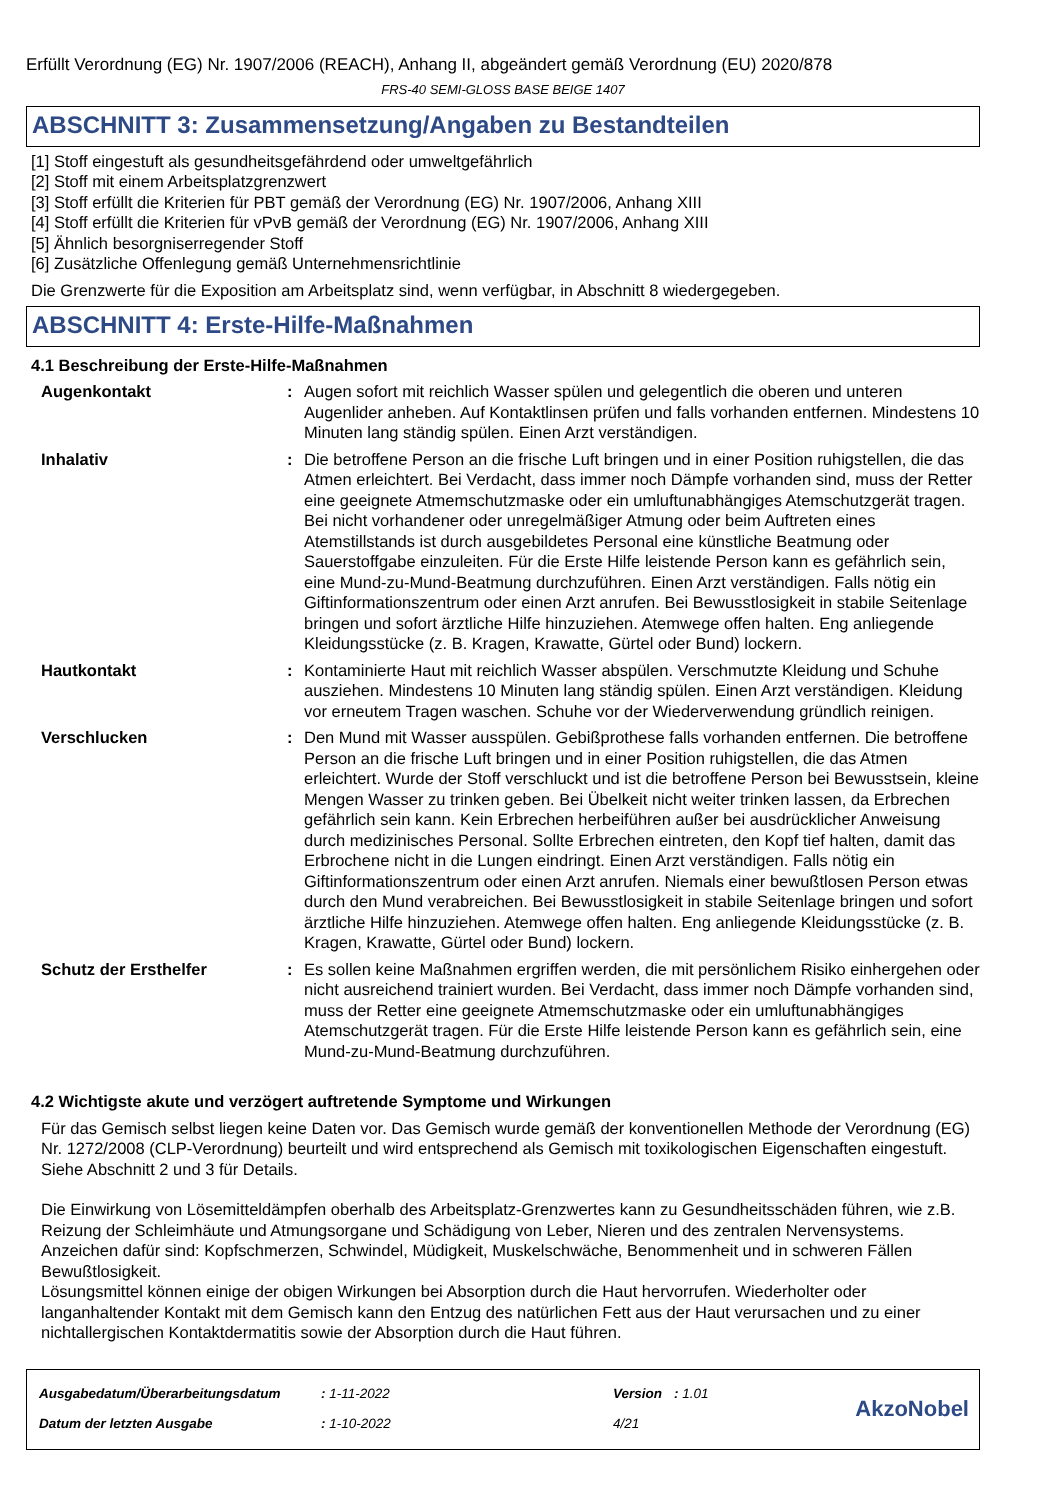Erfüllt Verordnung (EG) Nr. 1907/2006 (REACH), Anhang II, abgeändert gemäß Verordnung (EU) 2020/878
FRS-40 SEMI-GLOSS BASE BEIGE 1407
ABSCHNITT 3: Zusammensetzung/Angaben zu Bestandteilen
[1] Stoff eingestuft als gesundheitsgefährdend oder umweltgefährlich
[2] Stoff mit einem Arbeitsplatzgrenzwert
[3] Stoff erfüllt die Kriterien für PBT gemäß der Verordnung (EG) Nr. 1907/2006, Anhang XIII
[4] Stoff erfüllt die Kriterien für vPvB gemäß der Verordnung (EG) Nr. 1907/2006, Anhang XIII
[5] Ähnlich besorgniserregender Stoff
[6] Zusätzliche Offenlegung gemäß Unternehmensrichtlinie
Die Grenzwerte für die Exposition am Arbeitsplatz sind, wenn verfügbar, in Abschnitt 8 wiedergegeben.
ABSCHNITT 4: Erste-Hilfe-Maßnahmen
4.1 Beschreibung der Erste-Hilfe-Maßnahmen
Augenkontakt : Augen sofort mit reichlich Wasser spülen und gelegentlich die oberen und unteren Augenlider anheben. Auf Kontaktlinsen prüfen und falls vorhanden entfernen. Mindestens 10 Minuten lang ständig spülen. Einen Arzt verständigen.
Inhalativ : Die betroffene Person an die frische Luft bringen und in einer Position ruhigstellen, die das Atmen erleichtert. Bei Verdacht, dass immer noch Dämpfe vorhanden sind, muss der Retter eine geeignete Atmemschutzmaske oder ein umluftunabhängiges Atemschutzgerät tragen. Bei nicht vorhandener oder unregelmäßiger Atmung oder beim Auftreten eines Atemstillstands ist durch ausgebildetes Personal eine künstliche Beatmung oder Sauerstoffgabe einzuleiten. Für die Erste Hilfe leistende Person kann es gefährlich sein, eine Mund-zu-Mund-Beatmung durchzuführen. Einen Arzt verständigen. Falls nötig ein Giftinformationszentrum oder einen Arzt anrufen. Bei Bewusstlosigkeit in stabile Seitenlage bringen und sofort ärztliche Hilfe hinzuziehen. Atemwege offen halten. Eng anliegende Kleidungsstücke (z. B. Kragen, Krawatte, Gürtel oder Bund) lockern.
Hautkontakt : Kontaminierte Haut mit reichlich Wasser abspülen. Verschmutzte Kleidung und Schuhe ausziehen. Mindestens 10 Minuten lang ständig spülen. Einen Arzt verständigen. Kleidung vor erneutem Tragen waschen. Schuhe vor der Wiederverwendung gründlich reinigen.
Verschlucken : Den Mund mit Wasser ausspülen. Gebißprothese falls vorhanden entfernen. Die betroffene Person an die frische Luft bringen und in einer Position ruhigstellen, die das Atmen erleichtert. Wurde der Stoff verschluckt und ist die betroffene Person bei Bewusstsein, kleine Mengen Wasser zu trinken geben. Bei Übelkeit nicht weiter trinken lassen, da Erbrechen gefährlich sein kann. Kein Erbrechen herbeiführen außer bei ausdrücklicher Anweisung durch medizinisches Personal. Sollte Erbrechen eintreten, den Kopf tief halten, damit das Erbrochene nicht in die Lungen eindringt. Einen Arzt verständigen. Falls nötig ein Giftinformationszentrum oder einen Arzt anrufen. Niemals einer bewußtlosen Person etwas durch den Mund verabreichen. Bei Bewusstlosigkeit in stabile Seitenlage bringen und sofort ärztliche Hilfe hinzuziehen. Atemwege offen halten. Eng anliegende Kleidungsstücke (z. B. Kragen, Krawatte, Gürtel oder Bund) lockern.
Schutz der Ersthelfer : Es sollen keine Maßnahmen ergriffen werden, die mit persönlichem Risiko einhergehen oder nicht ausreichend trainiert wurden. Bei Verdacht, dass immer noch Dämpfe vorhanden sind, muss der Retter eine geeignete Atmemschutzmaske oder ein umluftunabhängiges Atemschutzgerät tragen. Für die Erste Hilfe leistende Person kann es gefährlich sein, eine Mund-zu-Mund-Beatmung durchzuführen.
4.2 Wichtigste akute und verzögert auftretende Symptome und Wirkungen
Für das Gemisch selbst liegen keine Daten vor. Das Gemisch wurde gemäß der konventionellen Methode der Verordnung (EG) Nr. 1272/2008 (CLP-Verordnung) beurteilt und wird entsprechend als Gemisch mit toxikologischen Eigenschaften eingestuft. Siehe Abschnitt 2 und 3 für Details.
Die Einwirkung von Lösemitteldämpfen oberhalb des Arbeitsplatz-Grenzwertes kann zu Gesundheitsschäden führen, wie z.B. Reizung der Schleimhäute und Atmungsorgane und Schädigung von Leber, Nieren und des zentralen Nervensystems. Anzeichen dafür sind: Kopfschmerzen, Schwindel, Müdigkeit, Muskelschwäche, Benommenheit und in schweren Fällen Bewußtlosigkeit.
Lösungsmittel können einige der obigen Wirkungen bei Absorption durch die Haut hervorrufen. Wiederholter oder langanhaltender Kontakt mit dem Gemisch kann den Entzug des natürlichen Fett aus der Haut verursachen und zu einer nichtallergischen Kontaktdermatitis sowie der Absorption durch die Haut führen.
| Ausgabedatum/Überarbeitungsdatum | : 1-11-2022 | Version | : 1.01 |
| Datum der letzten Ausgabe | : 1-10-2022 | 4/21 | |
AkzoNobel